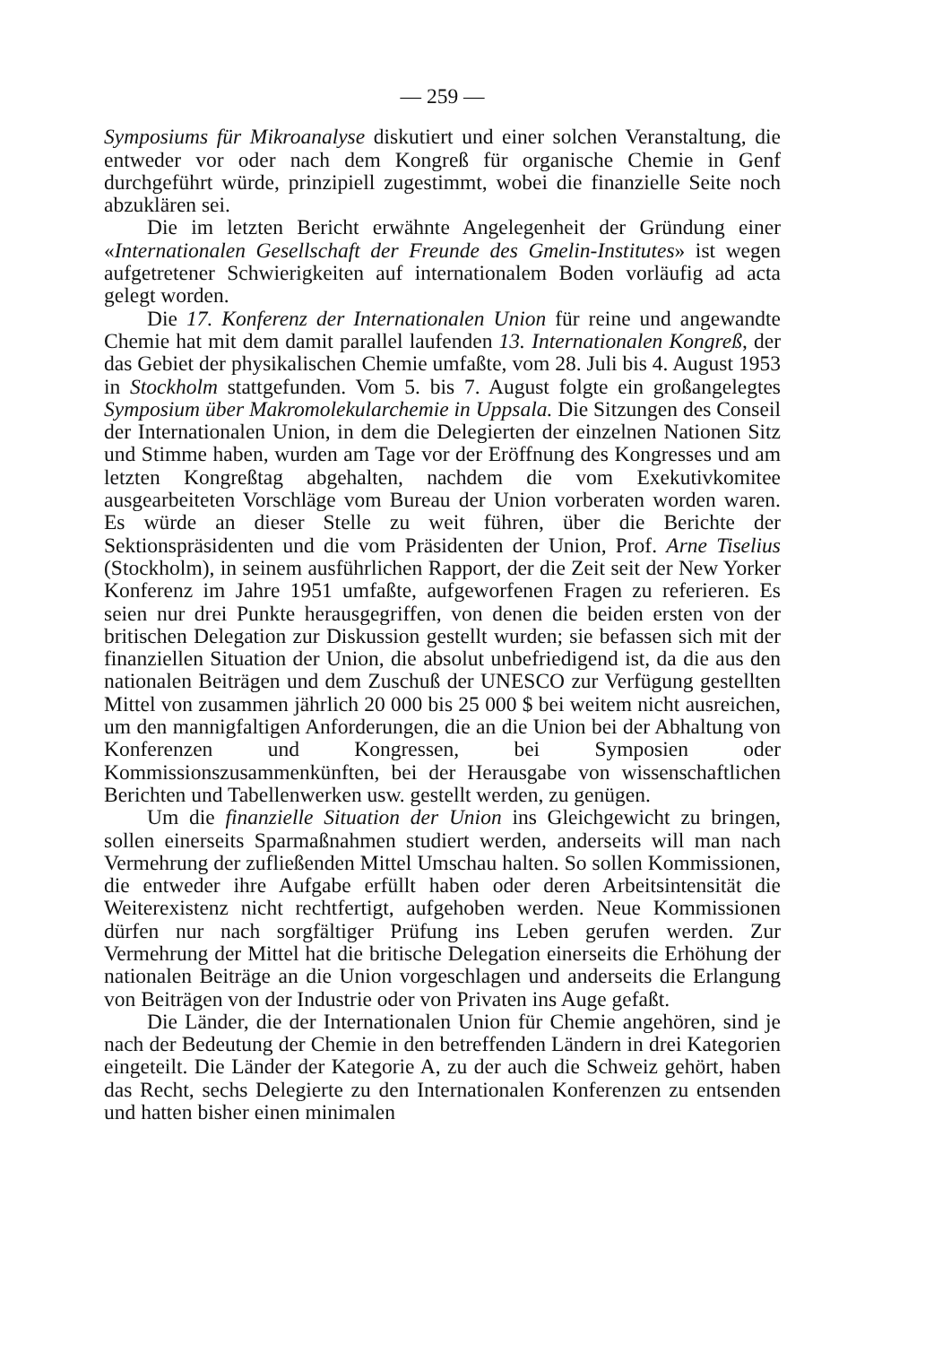— 259 —
Symposiums für Mikroanalyse diskutiert und einer solchen Veranstaltung, die entweder vor oder nach dem Kongreß für organische Chemie in Genf durchgeführt würde, prinzipiell zugestimmt, wobei die finanzielle Seite noch abzuklären sei.
Die im letzten Bericht erwähnte Angelegenheit der Gründung einer «Internationalen Gesellschaft der Freunde des Gmelin-Institutes» ist wegen aufgetretener Schwierigkeiten auf internationalem Boden vorläufig ad acta gelegt worden.
Die 17. Konferenz der Internationalen Union für reine und angewandte Chemie hat mit dem damit parallel laufenden 13. Internationalen Kongreß, der das Gebiet der physikalischen Chemie umfaßte, vom 28. Juli bis 4. August 1953 in Stockholm stattgefunden. Vom 5. bis 7. August folgte ein großangelegtes Symposium über Makromolekularchemie in Uppsala. Die Sitzungen des Conseil der Internationalen Union, in dem die Delegierten der einzelnen Nationen Sitz und Stimme haben, wurden am Tage vor der Eröffnung des Kongresses und am letzten Kongreßtag abgehalten, nachdem die vom Exekutivkomitee ausgearbeiteten Vorschläge vom Bureau der Union vorberaten worden waren. Es würde an dieser Stelle zu weit führen, über die Berichte der Sektionspräsidenten und die vom Präsidenten der Union, Prof. Arne Tiselius (Stockholm), in seinem ausführlichen Rapport, der die Zeit seit der New Yorker Konferenz im Jahre 1951 umfaßte, aufgeworfenen Fragen zu referieren. Es seien nur drei Punkte herausgegriffen, von denen die beiden ersten von der britischen Delegation zur Diskussion gestellt wurden; sie befassen sich mit der finanziellen Situation der Union, die absolut unbefriedigend ist, da die aus den nationalen Beiträgen und dem Zuschuß der UNESCO zur Verfügung gestellten Mittel von zusammen jährlich 20 000 bis 25 000 $ bei weitem nicht ausreichen, um den mannigfaltigen Anforderungen, die an die Union bei der Abhaltung von Konferenzen und Kongressen, bei Symposien oder Kommissionszusammenkünften, bei der Herausgabe von wissenschaftlichen Berichten und Tabellenwerken usw. gestellt werden, zu genügen.
Um die finanzielle Situation der Union ins Gleichgewicht zu bringen, sollen einerseits Sparmaßnahmen studiert werden, anderseits will man nach Vermehrung der zufließenden Mittel Umschau halten. So sollen Kommissionen, die entweder ihre Aufgabe erfüllt haben oder deren Arbeitsintensität die Weiterexistenz nicht rechtfertigt, aufgehoben werden. Neue Kommissionen dürfen nur nach sorgfältiger Prüfung ins Leben gerufen werden. Zur Vermehrung der Mittel hat die britische Delegation einerseits die Erhöhung der nationalen Beiträge an die Union vorgeschlagen und anderseits die Erlangung von Beiträgen von der Industrie oder von Privaten ins Auge gefaßt.
Die Länder, die der Internationalen Union für Chemie angehören, sind je nach der Bedeutung der Chemie in den betreffenden Ländern in drei Kategorien eingeteilt. Die Länder der Kategorie A, zu der auch die Schweiz gehört, haben das Recht, sechs Delegierte zu den Internationalen Konferenzen zu entsenden und hatten bisher einen minimalen